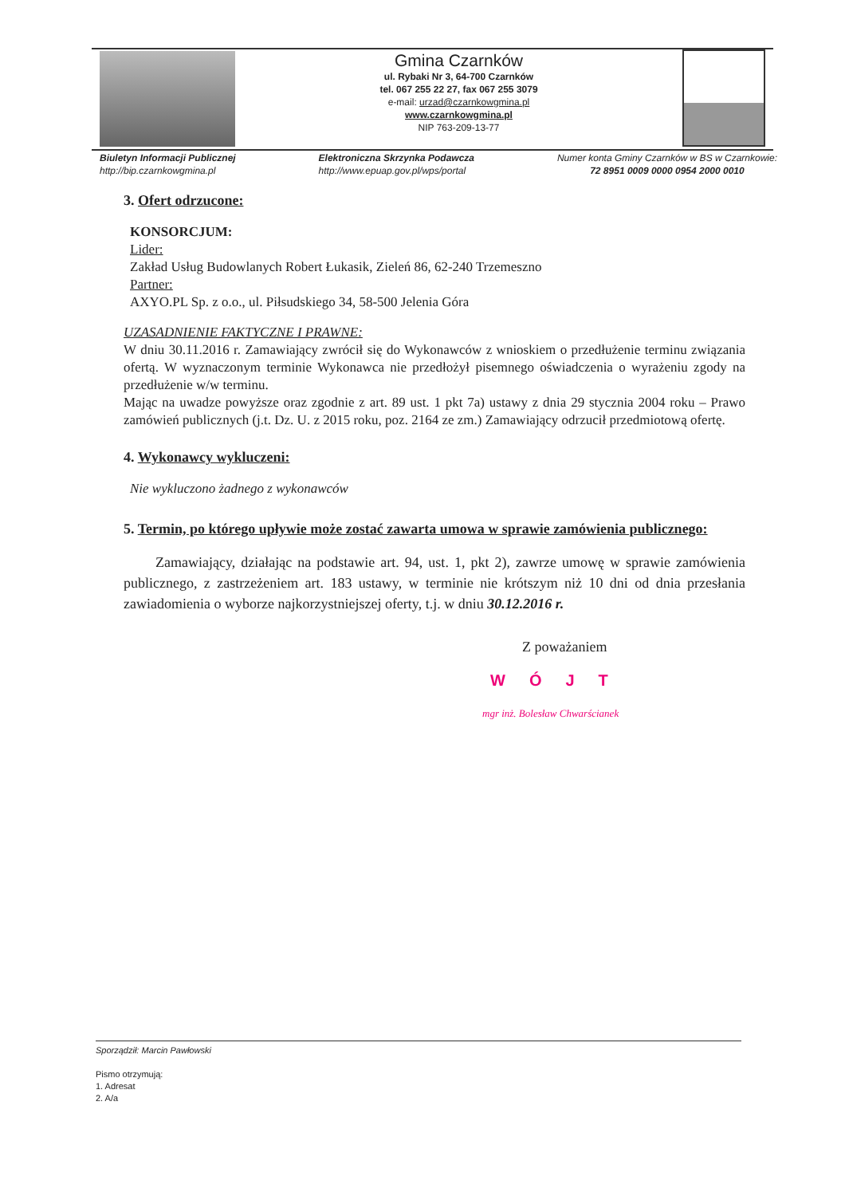Gmina Czarnków
ul. Rybaki Nr 3, 64-700 Czarnków
tel. 067 255 22 27, fax 067 255 3079
e-mail: urzad@czarnkowgmina.pl
www.czarnkowgmina.pl
NIP 763-209-13-77
Biuletyn Informacji Publicznej
http://bip.czarnkowgmina.pl
Elektroniczna Skrzynka Podawcza
http://www.epuap.gov.pl/wps/portal
Numer konta Gminy Czarnków w BS w Czarnkowie:
72 8951 0009 0000 0954 2000 0010
3. Ofert odrzucone:
KONSORCJUM:
Lider:
Zakład Usług Budowlanych Robert Łukasik, Zieleń 86, 62-240 Trzemeszno
Partner:
AXYO.PL Sp. z o.o., ul. Piłsudskiego 34, 58-500 Jelenia Góra
UZASADNIENIE FAKTYCZNE I PRAWNE:
W dniu 30.11.2016 r. Zamawiający zwrócił się do Wykonawców z wnioskiem o przedłużenie terminu związania ofertą. W wyznaczonym terminie Wykonawca nie przedłożył pisemnego oświadczenia o wyrażeniu zgody na przedłużenie w/w terminu.
Mając na uwadze powyższe oraz zgodnie z art. 89 ust. 1 pkt 7a) ustawy z dnia 29 stycznia 2004 roku – Prawo zamówień publicznych (j.t. Dz. U. z 2015 roku, poz. 2164 ze zm.) Zamawiający odrzucił przedmiotową ofertę.
4. Wykonawcy wykluczeni:
Nie wykluczono żadnego z wykonawców
5. Termin, po którego upływie może zostać zawarta umowa w sprawie zamówienia publicznego:
Zamawiający, działając na podstawie art. 94, ust. 1, pkt 2), zawrze umowę w sprawie zamówienia publicznego, z zastrzeżeniem art. 183 ustawy, w terminie nie krótszym niż 10 dni od dnia przesłania zawiadomienia o wyborze najkorzystniejszej oferty, t.j. w dniu 30.12.2016 r.
Z poważaniem
WÓJT
mgr inż. Bolesław Chwarścianek
Sporządził: Marcin Pawłowski
Pismo otrzymują:
1. Adresat
2. A/a